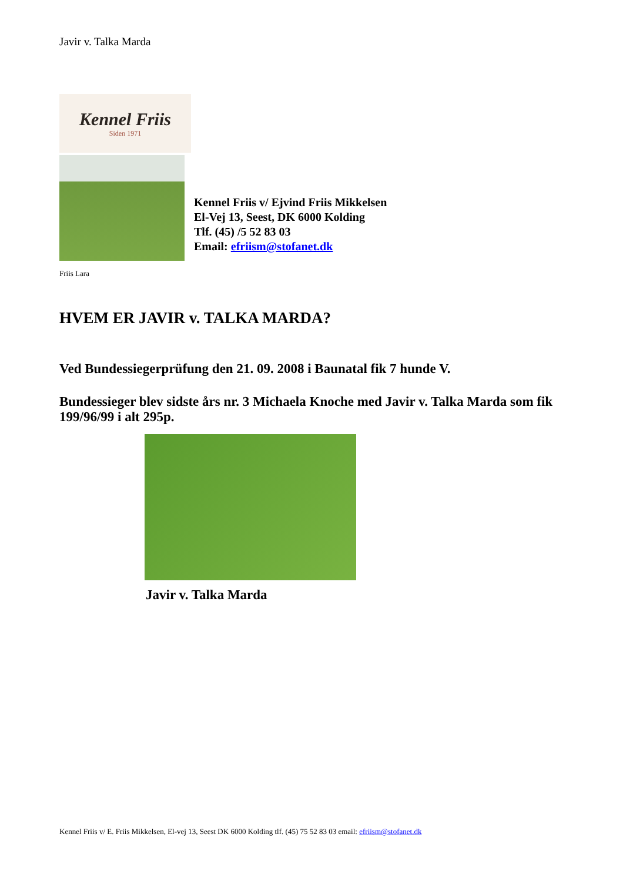Javir v. Talka Marda
Kennel Friis
Siden 1971
Kennel Friis v/ Ejvind Friis Mikkelsen
El-Vej 13, Seest, DK 6000 Kolding
Tlf. (45) /5 52 83 03
Email: efriism@stofanet.dk
Friis Lara
HVEM ER JAVIR v. TALKA MARDA?
Ved Bundessiegerprüfung den 21. 09. 2008 i Baunatal fik 7 hunde V.
Bundessieger blev sidste års nr. 3 Michaela Knoche med Javir v. Talka Marda som fik 199/96/99 i alt 295p.
Javir v. Talka Marda
Kennel Friis v/ E. Friis Mikkelsen, El-vej 13, Seest DK 6000 Kolding tlf. (45) 75 52 83 03 email: efriism@stofanet.dk